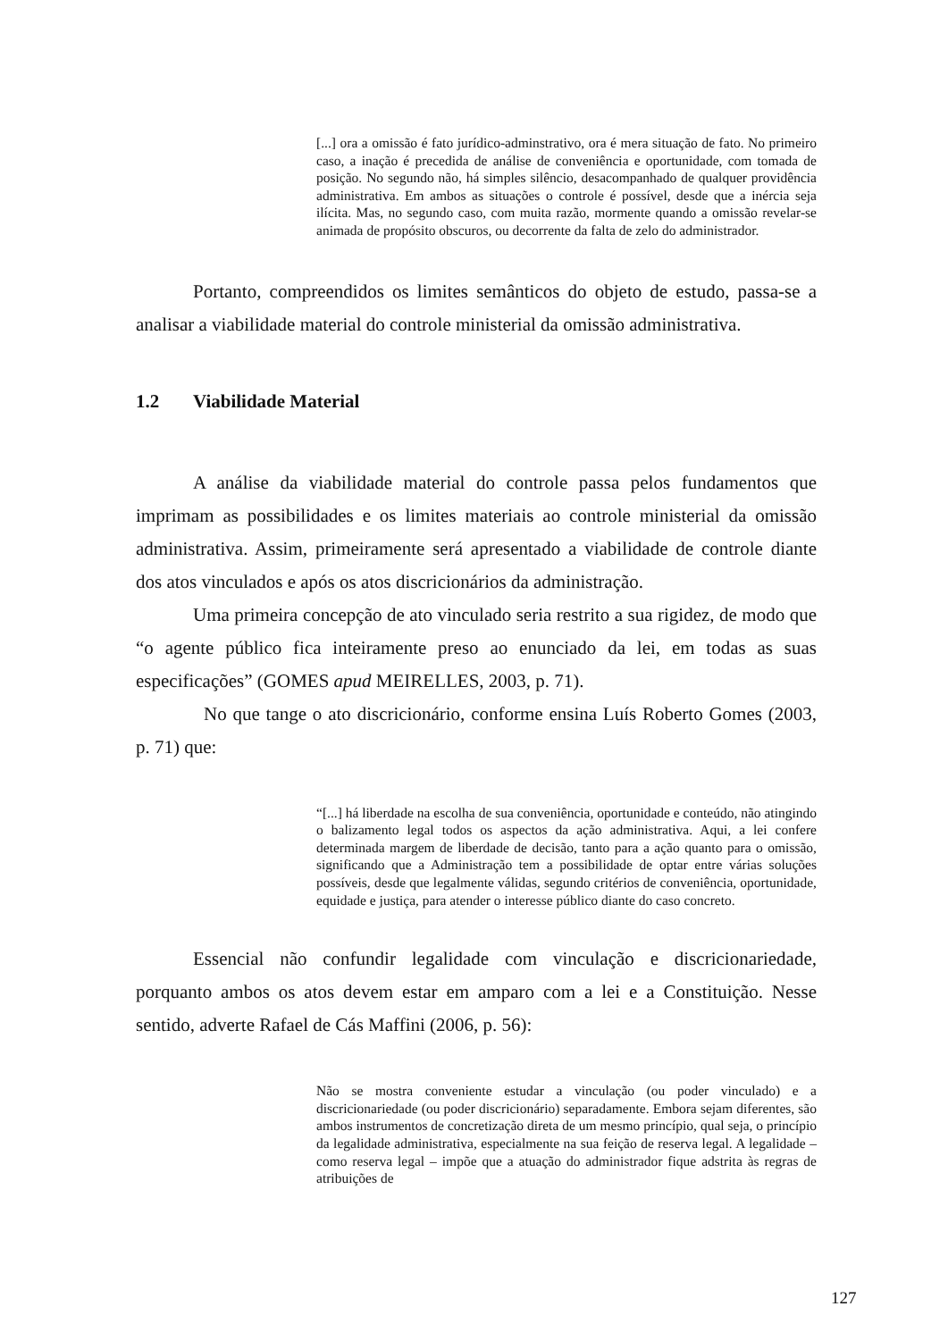[...] ora a omissão é fato jurídico-adminstrativo, ora é mera situação de fato. No primeiro caso, a inação é precedida de análise de conveniência e oportunidade, com tomada de posição. No segundo não, há simples silêncio, desacompanhado de qualquer providência administrativa. Em ambos as situações o controle é possível, desde que a inércia seja ilícita. Mas, no segundo caso, com muita razão, mormente quando a omissão revelar-se animada de propósito obscuros, ou decorrente da falta de zelo do administrador.
Portanto, compreendidos os limites semânticos do objeto de estudo, passa-se a analisar a viabilidade material do controle ministerial da omissão administrativa.
1.2 Viabilidade Material
A análise da viabilidade material do controle passa pelos fundamentos que imprimam as possibilidades e os limites materiais ao controle ministerial da omissão administrativa. Assim, primeiramente será apresentado a viabilidade de controle diante dos atos vinculados e após os atos discricionários da administração.
Uma primeira concepção de ato vinculado seria restrito a sua rigidez, de modo que “o agente público fica inteiramente preso ao enunciado da lei, em todas as suas especificações” (GOMES apud MEIRELLES, 2003, p. 71).
No que tange o ato discricionário, conforme ensina Luís Roberto Gomes (2003, p. 71) que:
“[...] há liberdade na escolha de sua conveniência, oportunidade e conteúdo, não atingindo o balizamento legal todos os aspectos da ação administrativa. Aqui, a lei confere determinada margem de liberdade de decisão, tanto para a ação quanto para o omissão, significando que a Administração tem a possibilidade de optar entre várias soluções possíveis, desde que legalmente válidas, segundo critérios de conveniência, oportunidade, equidade e justiça, para atender o interesse público diante do caso concreto.
Essencial não confundir legalidade com vinculação e discricionariedade, porquanto ambos os atos devem estar em amparo com a lei e a Constituição. Nesse sentido, adverte Rafael de Cás Maffini (2006, p. 56):
Não se mostra conveniente estudar a vinculação (ou poder vinculado) e a discricionariedade (ou poder discricionário) separadamente. Embora sejam diferentes, são ambos instrumentos de concretização direta de um mesmo princípio, qual seja, o princípio da legalidade administrativa, especialmente na sua feição de reserva legal. A legalidade – como reserva legal – impõe que a atuação do administrador fique adstrita às regras de atribuições de
127